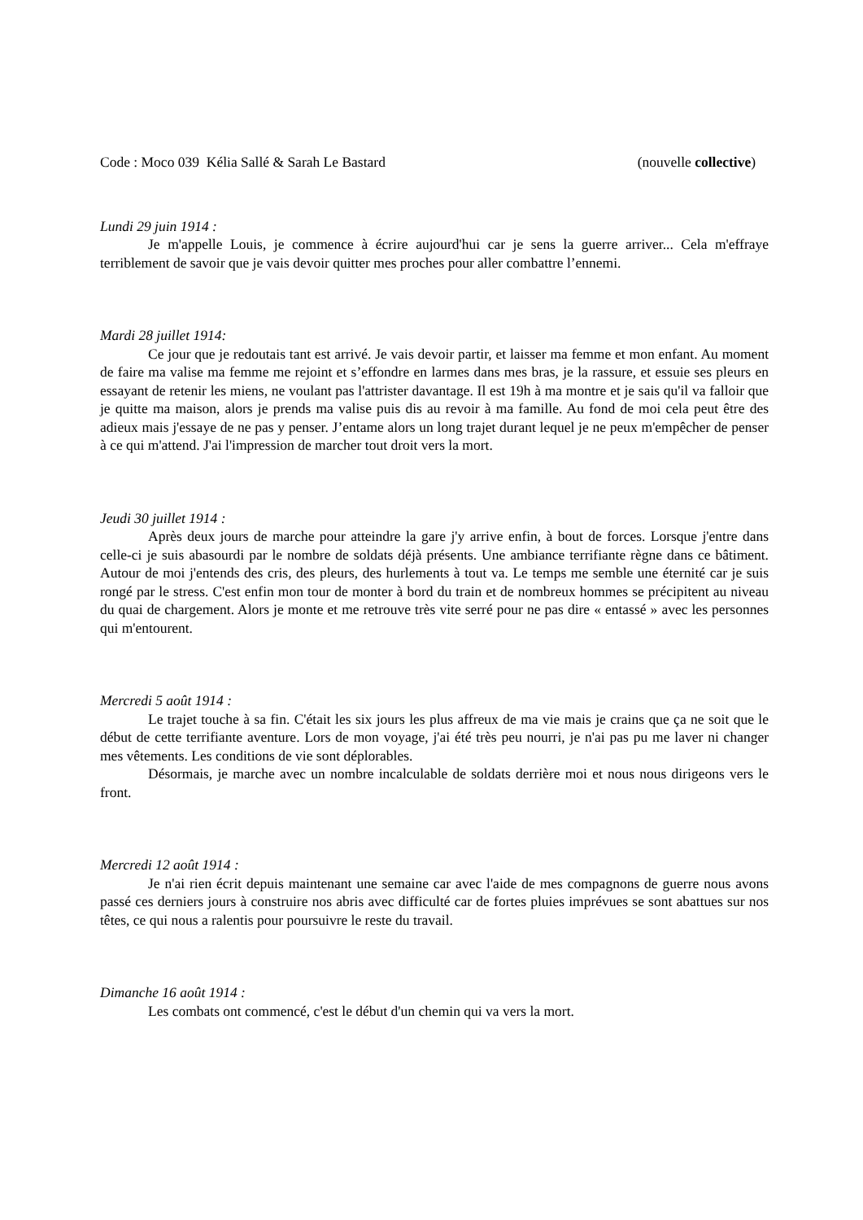Code : Moco 039 Kélia Sallé & Sarah Le Bastard (nouvelle collective)
Lundi 29 juin 1914 :
Je m'appelle Louis, je commence à écrire aujourd'hui car je sens la guerre arriver... Cela m'effraye terriblement de savoir que je vais devoir quitter mes proches pour aller combattre l’ennemi.
Mardi 28 juillet 1914:
Ce jour que je redoutais tant est arrivé. Je vais devoir partir, et laisser ma femme et mon enfant. Au moment de faire ma valise ma femme me rejoint et s’effondre en larmes dans mes bras, je la rassure, et essuie ses pleurs en essayant de retenir les miens, ne voulant pas l'attrister davantage. Il est 19h à ma montre et je sais qu'il va falloir que je quitte ma maison, alors je prends ma valise puis dis au revoir à ma famille. Au fond de moi cela peut être des adieux mais j'essaye de ne pas y penser. J’entame alors un long trajet durant lequel je ne peux m'empêcher de penser à ce qui m'attend. J'ai l'impression de marcher tout droit vers la mort.
Jeudi 30 juillet 1914 :
Après deux jours de marche pour atteindre la gare j'y arrive enfin, à bout de forces. Lorsque j'entre dans celle-ci je suis abasourdi par le nombre de soldats déjà présents. Une ambiance terrifiante règne dans ce bâtiment. Autour de moi j'entends des cris, des pleurs, des hurlements à tout va. Le temps me semble une éternité car je suis rongé par le stress. C'est enfin mon tour de monter à bord du train et de nombreux hommes se précipitent au niveau du quai de chargement. Alors je monte et me retrouve très vite serré pour ne pas dire « entassé » avec les personnes qui m'entourent.
Mercredi 5 août 1914 :
Le trajet touche à sa fin. C'était les six jours les plus affreux de ma vie mais je crains que ça ne soit que le début de cette terrifiante aventure. Lors de mon voyage, j'ai été très peu nourri, je n'ai pas pu me laver ni changer mes vêtements. Les conditions de vie sont déplorables.
Désormais, je marche avec un nombre incalculable de soldats derrière moi et nous nous dirigeons vers le front.
Mercredi 12 août 1914 :
Je n'ai rien écrit depuis maintenant une semaine car avec l'aide de mes compagnons de guerre nous avons passé ces derniers jours à construire nos abris avec difficulté car de fortes pluies imprévues se sont abattues sur nos têtes, ce qui nous a ralentis pour poursuivre le reste du travail.
Dimanche 16 août 1914 :
Les combats ont commencé, c'est le début d'un chemin qui va vers la mort.